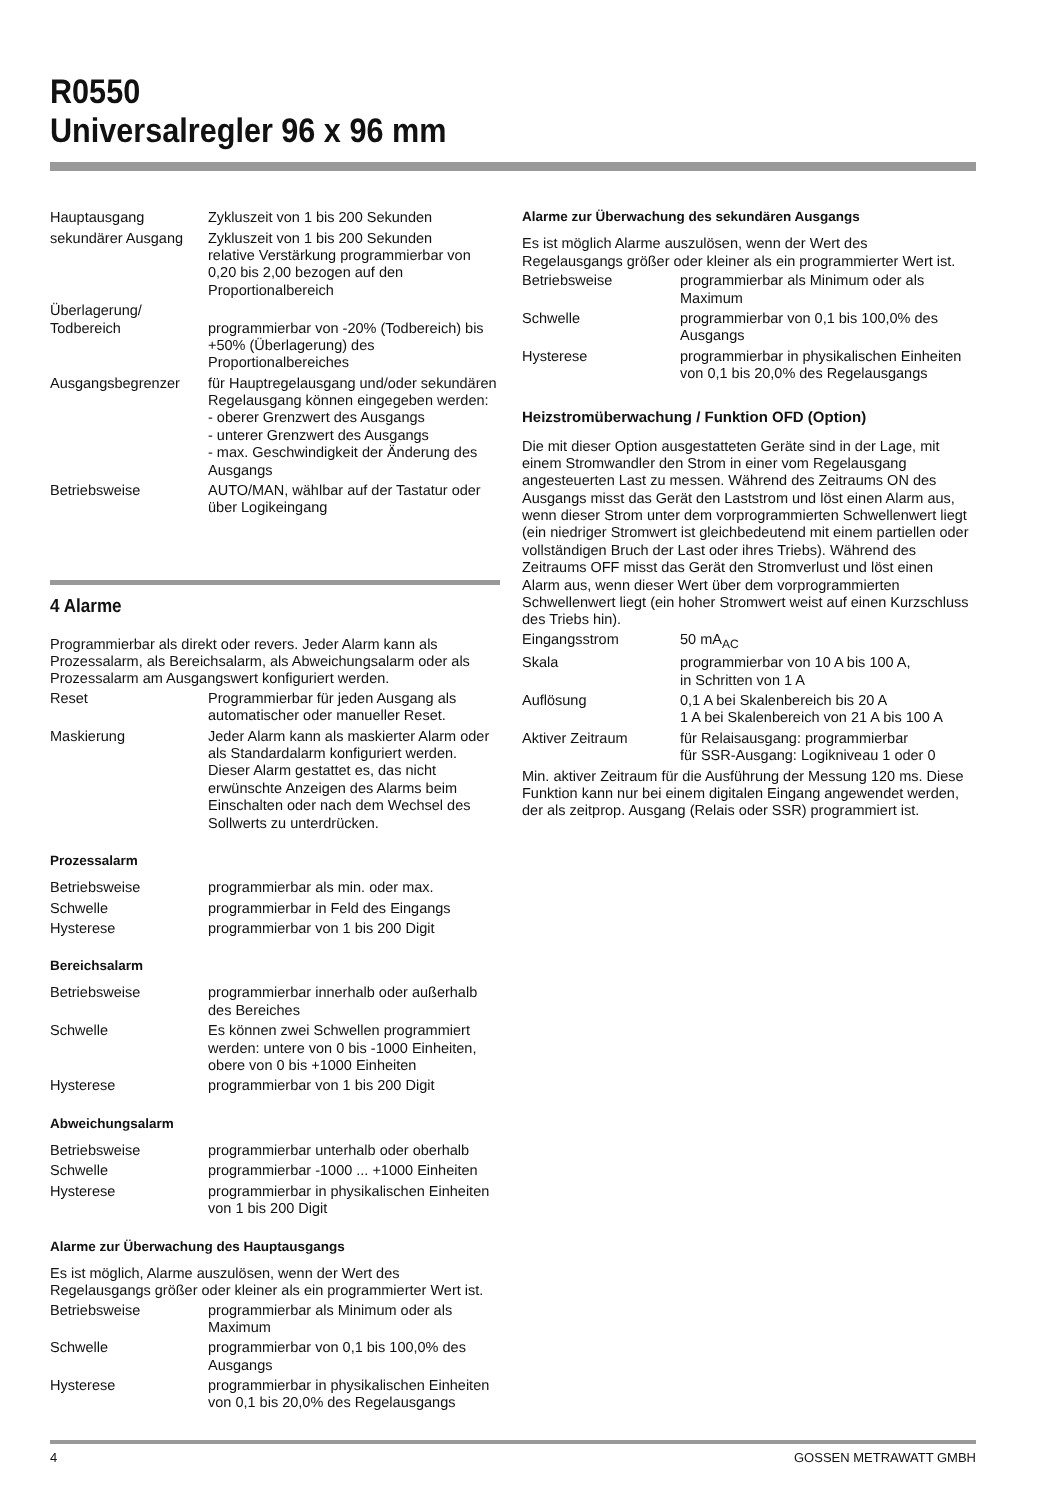R0550
Universalregler 96 x 96 mm
| Hauptausgang | Zykluszeit von 1 bis 200 Sekunden |
| sekundärer Ausgang | Zykluszeit von 1 bis 200 Sekunden relative Verstärkung programmierbar von 0,20 bis 2,00 bezogen auf den Proportionalbereich |
| Überlagerung/ Todbereich | programmierbar von -20% (Todbereich) bis +50% (Überlagerung) des Proportionalbereiches |
| Ausgangsbegrenzer | für Hauptregelausgang und/oder sekundären Regelausgang können eingegeben werden: - oberer Grenzwert des Ausgangs - unterer Grenzwert des Ausgangs - max. Geschwindigkeit der Änderung des Ausgangs |
| Betriebsweise | AUTO/MAN, wählbar auf der Tastatur oder über Logikeingang |
4 Alarme
Programmierbar als direkt oder revers. Jeder Alarm kann als Prozessalarm, als Bereichsalarm, als Abweichungsalarm oder als Prozessalarm am Ausgangswert konfiguriert werden.
| Reset | Programmierbar für jeden Ausgang als automatischer oder manueller Reset. |
| Maskierung | Jeder Alarm kann als maskierter Alarm oder als Standardalarm konfiguriert werden. Dieser Alarm gestattet es, das nicht erwünschte Anzeigen des Alarms beim Einschalten oder nach dem Wechsel des Sollwerts zu unterdrücken. |
Prozessalarm
| Betriebsweise | programmierbar als min. oder max. |
| Schwelle | programmierbar in Feld des Eingangs |
| Hysterese | programmierbar von 1 bis 200 Digit |
Bereichsalarm
| Betriebsweise | programmierbar innerhalb oder außerhalb des Bereiches |
| Schwelle | Es können zwei Schwellen programmiert werden: untere von 0 bis -1000 Einheiten, obere von 0 bis +1000 Einheiten |
| Hysterese | programmierbar von 1 bis 200 Digit |
Abweichungsalarm
| Betriebsweise | programmierbar unterhalb oder oberhalb |
| Schwelle | programmierbar -1000 ... +1000 Einheiten |
| Hysterese | programmierbar in physikalischen Einheiten von 1 bis 200 Digit |
Alarme zur Überwachung des Hauptausgangs
Es ist möglich, Alarme auszulösen, wenn der Wert des Regelausgangs größer oder kleiner als ein programmierter Wert ist.
| Betriebsweise | programmierbar als Minimum oder als Maximum |
| Schwelle | programmierbar von 0,1 bis 100,0% des Ausgangs |
| Hysterese | programmierbar in physikalischen Einheiten von 0,1 bis 20,0% des Regelausgangs |
Alarme zur Überwachung des sekundären Ausgangs
Es ist möglich Alarme auszulösen, wenn der Wert des Regelausgangs größer oder kleiner als ein programmierter Wert ist.
| Betriebsweise | programmierbar als Minimum oder als Maximum |
| Schwelle | programmierbar von 0,1 bis 100,0% des Ausgangs |
| Hysterese | programmierbar in physikalischen Einheiten von 0,1 bis 20,0% des Regelausgangs |
Heizstromüberwachung / Funktion OFD (Option)
Die mit dieser Option ausgestatteten Geräte sind in der Lage, mit einem Stromwandler den Strom in einer vom Regelausgang angesteuerten Last zu messen. Während des Zeitraums ON des Ausgangs misst das Gerät den Laststrom und löst einen Alarm aus, wenn dieser Strom unter dem vorprogrammierten Schwellenwert liegt (ein niedriger Stromwert ist gleichbedeutend mit einem partiellen oder vollständigen Bruch der Last oder ihres Triebs). Während des Zeitraums OFF misst das Gerät den Stromverlust und löst einen Alarm aus, wenn dieser Wert über dem vorprogrammierten Schwellenwert liegt (ein hoher Stromwert weist auf einen Kurzschluss des Triebs hin).
| Eingangsstrom | 50 mA<sub>AC</sub> |
| Skala | programmierbar von 10 A bis 100 A, in Schritten von 1 A |
| Auflösung | 0,1 A bei Skalenbereich bis 20 A 1 A bei Skalenbereich von 21 A bis 100 A |
| Aktiver Zeitraum | für Relaisausgang: programmierbar für SSR-Ausgang: Logikniveau 1 oder 0 |
Min. aktiver Zeitraum für die Ausführung der Messung 120 ms. Diese Funktion kann nur bei einem digitalen Eingang angewendet werden, der als zeitprop. Ausgang (Relais oder SSR) programmiert ist.
4 GOSSEN METRAWATT GMBH